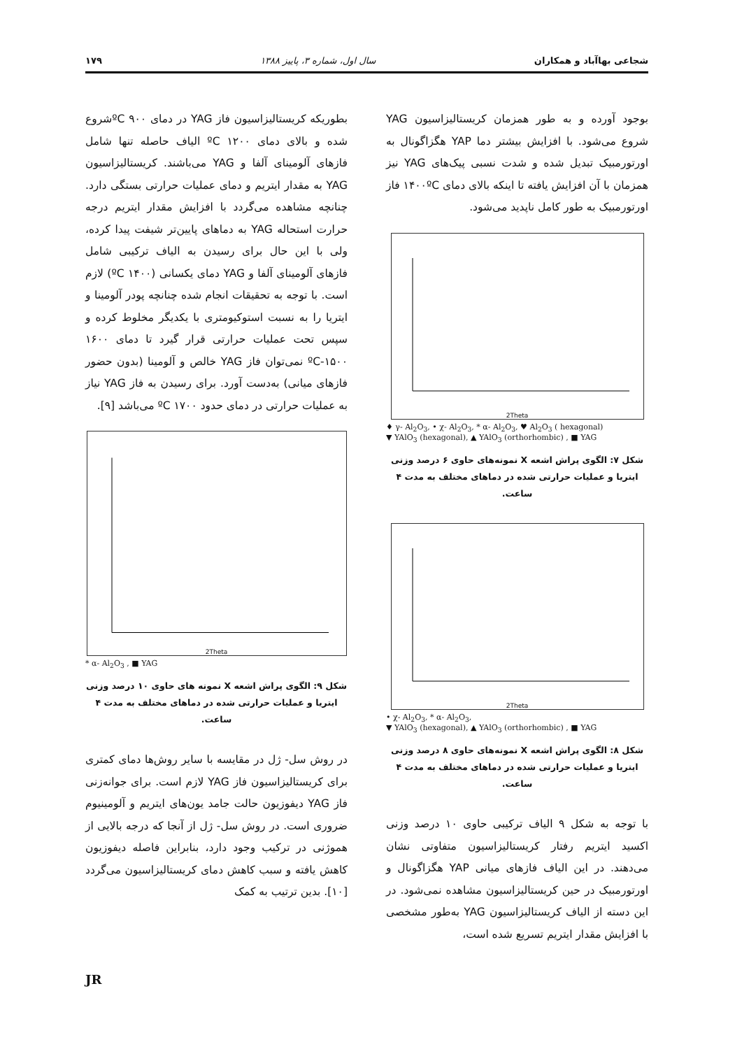شجاعی بهاآباد و همکاران سال اول، شماره ۳، پاییز ۱۳۸۸ ۱۷۹
بوجود آورده و به طور همزمان کریستالیزاسیون YAG شروع می‌شود. با افزایش بیشتر دما YAP هگزاگونال به اورتورمبیک تبدیل شده و شدت نسبی پیک‌های YAG نیز همزمان با آن افزایش یافته تا اینکه بالای دمای ۱۴۰۰ºC فاز اورتورمبیک به طور کامل ناپدید می‌شود.
2Theta
♦ γ- Al<sub>2</sub>O<sub>3</sub>, • χ- Al<sub>2</sub>O<sub>3</sub>, * α- Al<sub>2</sub>O<sub>3</sub>, ♥ Al<sub>2</sub>O<sub>3</sub> ( hexagonal)
▼ YAlO<sub>3</sub> (hexagonal), ▲ YAlO<sub>3</sub> (orthorhombic) , ■ YAG
شکل ۷: الگوی پراش اشعه X نمونه‌های حاوی ۶ درصد وزنی ایتریا و عملیات حرارتی شده در دماهای مختلف به مدت ۴ ساعت.
2Theta
• χ- Al<sub>2</sub>O<sub>3</sub>, * α- Al<sub>2</sub>O<sub>3</sub>,
▼ YAlO<sub>3</sub> (hexagonal), ▲ YAlO<sub>3</sub> (orthorhombic) , ■ YAG
شکل ۸: الگوی پراش اشعه X نمونه‌های حاوی ۸ درصد وزنی ایتریا و عملیات حرارتی شده در دماهای مختلف به مدت ۴ ساعت.
با توجه به شکل ۹ الیاف ترکیبی حاوی ۱۰ درصد وزنی اکسید ایتریم رفتار کریستالیزاسیون متفاوتی نشان می‌دهند. در این الیاف فازهای میانی YAP هگزاگونال و اورتورمبیک در حین کریستالیزاسیون مشاهده نمی‌شود. در این دسته از الیاف کریستالیزاسیون YAG به‌طور مشخصی با افزایش مقدار ایتریم تسریع شده است،
بطوریکه کریستالیزاسیون فاز YAG در دمای ۹۰۰ ºCشروع شده و بالای دمای ۱۲۰۰ ºC الیاف حاصله تنها شامل فازهای آلومینای آلفا و YAG می‌باشند. کریستالیزاسیون YAG به مقدار ایتریم و دمای عملیات حرارتی بستگی دارد. چنانچه مشاهده می‌گردد با افزایش مقدار ایتریم درجه حرارت استحاله YAG به دماهای پایین‌تر شیفت پیدا کرده، ولی با این حال برای رسیدن به الیاف ترکیبی شامل فازهای آلومینای آلفا و YAG دمای یکسانی (۱۴۰۰ ºC) لازم است. با توجه به تحقیقات انجام شده چنانچه پودر آلومینا و ایتریا را به نسبت استوکیومتری با یکدیگر مخلوط کرده و سپس تحت عملیات حرارتی قرار گیرد تا دمای ۱۶۰۰ ºC-۱۵۰۰ نمی‌توان فاز YAG خالص و آلومینا (بدون حضور فازهای میانی) به‌دست آورد. برای رسیدن به فاز YAG نیاز به عملیات حرارتی در دمای حدود ۱۷۰۰ ºC می‌باشد [۹].
2Theta
* α- Al<sub>2</sub>O<sub>3</sub> , ■ YAG
شکل ۹: الگوی پراش اشعه X نمونه های حاوی ۱۰ درصد وزنی ایتریا و عملیات حرارتی شده در دماهای مختلف به مدت ۴ ساعت.
در روش سل- ژل در مقایسه با سایر روش‌ها دمای کمتری برای کریستالیزاسیون فاز YAG لازم است. برای جوانه‌زنی فاز YAG دیفوزیون حالت جامد یون‌های ایتریم و آلومینیوم ضروری است. در روش سل- ژل از آنجا که درجه بالایی از همو‌ژنی در ترکیب وجود دارد، بنابراین فاصله دیفوزیون کاهش یافته و سبب کاهش دمای کریستالیزاسیون می‌گردد [۱۰]. بدین ترتیب به کمک
JR